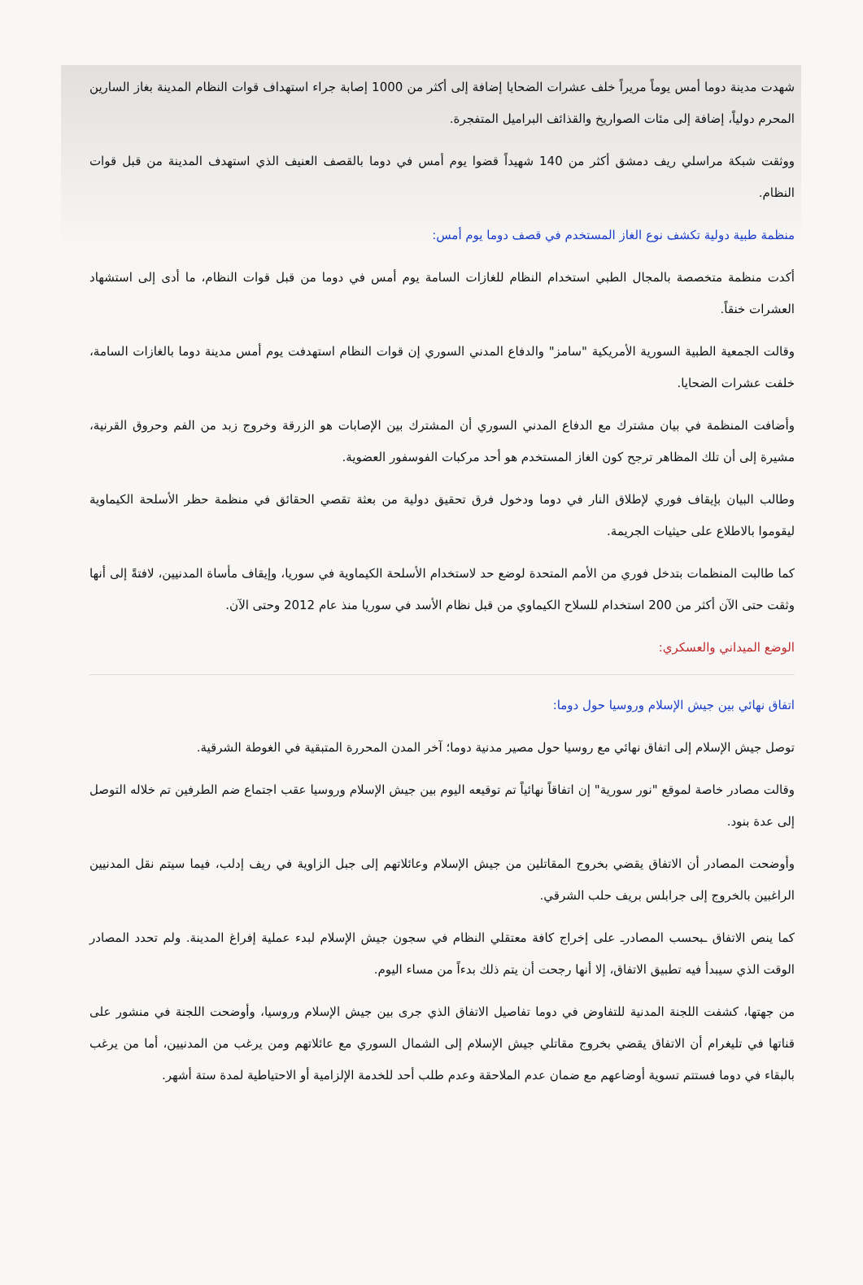شهدت مدينة دوما أمس يوماً مريراً خلف عشرات الضحايا إضافة إلى أكثر من 1000 إصابة جراء استهداف قوات النظام المدينة بغاز السارين المحرم دولياً، إضافة إلى مئات الصواريخ والقذائف البراميل المتفجرة.
ووثقت شبكة مراسلي ريف دمشق أكثر من 140 شهيداً قضوا يوم أمس في دوما بالقصف العنيف الذي استهدف المدينة من قبل قوات النظام.
منظمة طبية دولية تكشف نوع الغاز المستخدم في قصف دوما يوم أمس:
أكدت منظمة متخصصة بالمجال الطبي استخدام النظام للغازات السامة يوم أمس في دوما من قبل قوات النظام، ما أدى إلى استشهاد العشرات خنقاً.
وقالت الجمعية الطبية السورية الأمريكية "سامز" والدفاع المدني السوري إن قوات النظام استهدفت يوم أمس مدينة دوما بالغازات السامة، خلفت عشرات الضحايا.
وأضافت المنظمة في بيان مشترك مع الدفاع المدني السوري أن المشترك بين الإصابات هو الزرقة وخروج زبد من الفم وحروق القرنية، مشيرة إلى أن تلك المظاهر ترجح كون الغاز المستخدم هو أحد مركبات الفوسفور العضوية.
وطالب البيان بإيقاف فوري لإطلاق النار في دوما ودخول فرق تحقيق دولية من بعثة تقصي الحقائق في منظمة حظر الأسلحة الكيماوية ليقوموا بالاطلاع على حيثيات الجريمة.
كما طالبت المنظمات بتدخل فوري من الأمم المتحدة لوضع حد لاستخدام الأسلحة الكيماوية في سوريا، وإيقاف مأساة المدنيين، لافتةً إلى أنها وثقت حتى الآن أكثر من 200 استخدام للسلاح الكيماوي من قبل نظام الأسد في سوريا منذ عام 2012 وحتى الآن.
الوضع الميداني والعسكري:
اتفاق نهائي بين جيش الإسلام وروسيا حول دوما:
توصل جيش الإسلام إلى اتفاق نهائي مع روسيا حول مصير مدنية دوما؛ آخر المدن المحررة المتبقية في الغوطة الشرقية.
وقالت مصادر خاصة لموقع "نور سورية" إن اتفاقاً نهائياً تم توقيعه اليوم بين جيش الإسلام وروسيا عقب اجتماع ضم الطرفين تم خلاله التوصل إلى عدة بنود.
وأوضحت المصادر أن الاتفاق يقضي بخروج المقاتلين من جيش الإسلام وعائلاتهم إلى جبل الزاوية في ريف إدلب، فيما سيتم نقل المدنيين الراغبين بالخروج إلى جرابلس بريف حلب الشرقي.
كما ينص الاتفاق ـبحسب المصادرـ على إخراج كافة معتقلي النظام في سجون جيش الإسلام لبدء عملية إفراغ المدينة. ولم تحدد المصادر الوقت الذي سيبدأ فيه تطبيق الاتفاق، إلا أنها رجحت أن يتم ذلك بدءاً من مساء اليوم.
من جهتها، كشفت اللجنة المدنية للتفاوض في دوما تفاصيل الاتفاق الذي جرى بين جيش الإسلام وروسيا، وأوضحت اللجنة في منشور على قناتها في تليغرام أن الاتفاق يقضي بخروج مقاتلي جيش الإسلام إلى الشمال السوري مع عائلاتهم ومن يرغب من المدنيين، أما من يرغب بالبقاء في دوما فستتم تسوية أوضاعهم مع ضمان عدم الملاحقة وعدم طلب أحد للخدمة الإلزامية أو الاحتياطية لمدة ستة أشهر.